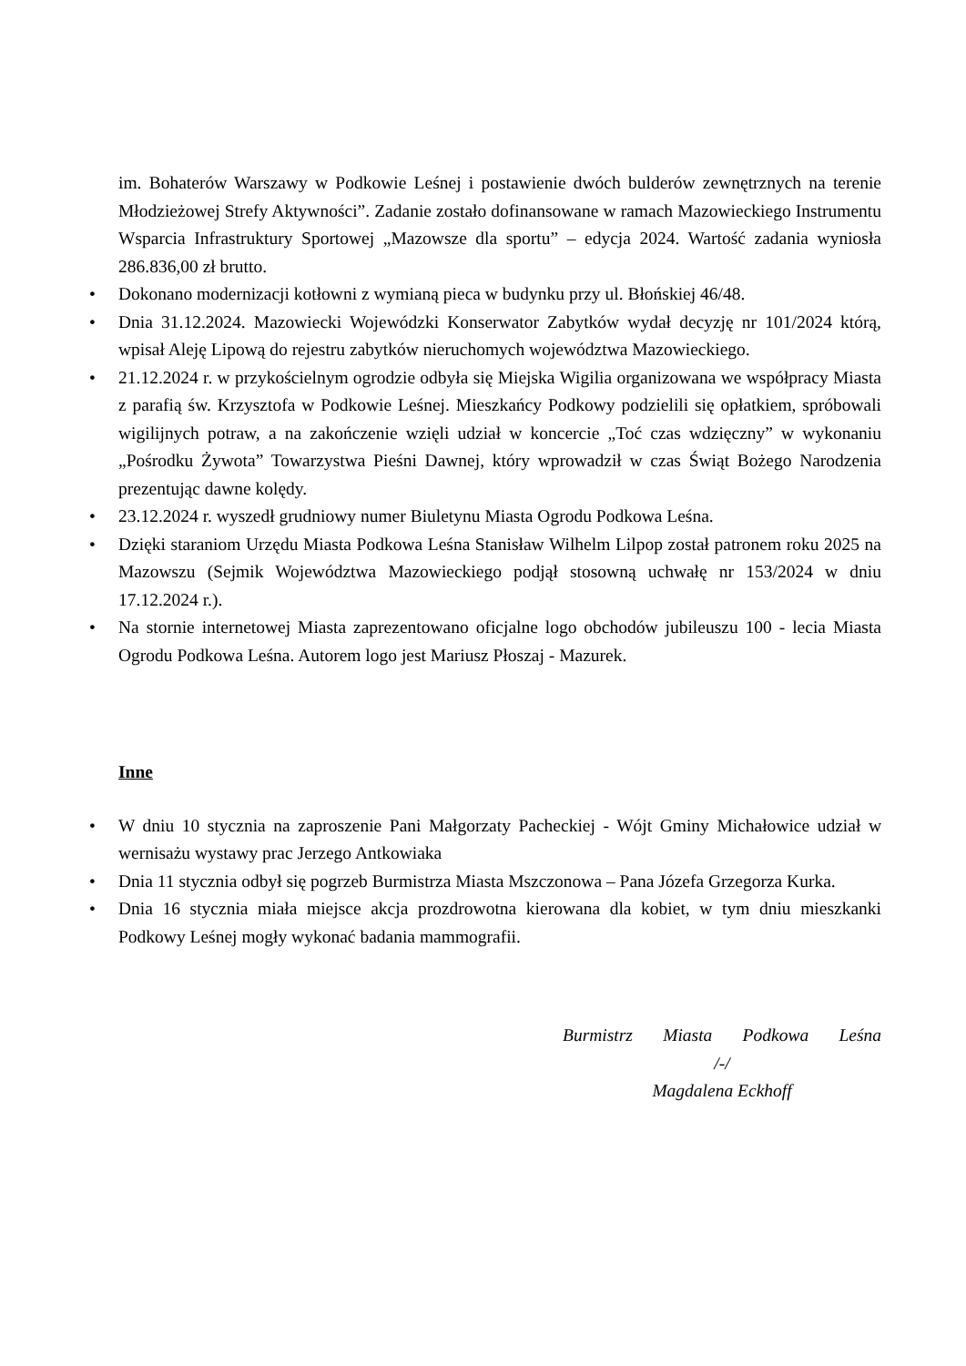im. Bohaterów Warszawy w Podkowie Leśnej i postawienie dwóch bulderów zewnętrznych na terenie Młodzieżowej Strefy Aktywności”. Zadanie zostało dofinansowane w ramach Mazowieckiego Instrumentu Wsparcia Infrastruktury Sportowej „Mazowsze dla sportu” – edycja 2024. Wartość zadania wyniosła 286.836,00 zł brutto.
• Dokonano modernizacji kotłowni z wymianą pieca w budynku przy ul. Błońskiej 46/48.
• Dnia 31.12.2024. Mazowiecki Wojewódzki Konserwator Zabytków wydał decyzję nr 101/2024 którą, wpisał Aleję Lipową do rejestru zabytków nieruchomych województwa Mazowieckiego.
• 21.12.2024 r. w przykościelnym ogrodzie odbyła się Miejska Wigilia organizowana we współpracy Miasta z parafią św. Krzysztofa w Podkowie Leśnej. Mieszkańcy Podkowy podzielili się opłatkiem, spróbowali wigilijnych potraw, a na zakończenie wzięli udział w koncercie „Toć czas wdzięczny” w wykonaniu „Pośrodku Żywota” Towarzystwa Pieśni Dawnej, który wprowadził w czas Świąt Bożego Narodzenia prezentując dawne kolędy.
• 23.12.2024 r. wyszedł grudniowy numer Biuletynu Miasta Ogrodu Podkowa Leśna.
• Dzięki staraniom Urzędu Miasta Podkowa Leśna Stanisław Wilhelm Lilpop został patronem roku 2025 na Mazowszu (Sejmik Województwa Mazowieckiego podjął stosowną uchwałę nr 153/2024 w dniu 17.12.2024 r.).
• Na stornie internetowej Miasta zaprezentowano oficjalne logo obchodów jubileuszu 100 - lecia Miasta Ogrodu Podkowa Leśna. Autorem logo jest Mariusz Płoszaj - Mazurek.
Inne
• W dniu 10 stycznia na zaproszenie Pani Małgorzaty Pacheckiej - Wójt Gminy Michałowice udział w wernisażu wystawy prac Jerzego Antkowiaka
• Dnia 11 stycznia odbył się pogrzeb Burmistrza Miasta Mszczonowa – Pana Józefa Grzegorza Kurka.
• Dnia 16 stycznia miała miejsce akcja prozdrowotna kierowana dla kobiet, w tym dniu mieszkanki Podkowy Leśnej mogły wykonać badania mammografii.
Burmistrz Miasta Podkowa Leśna
/-/
Magdalena Eckhoff